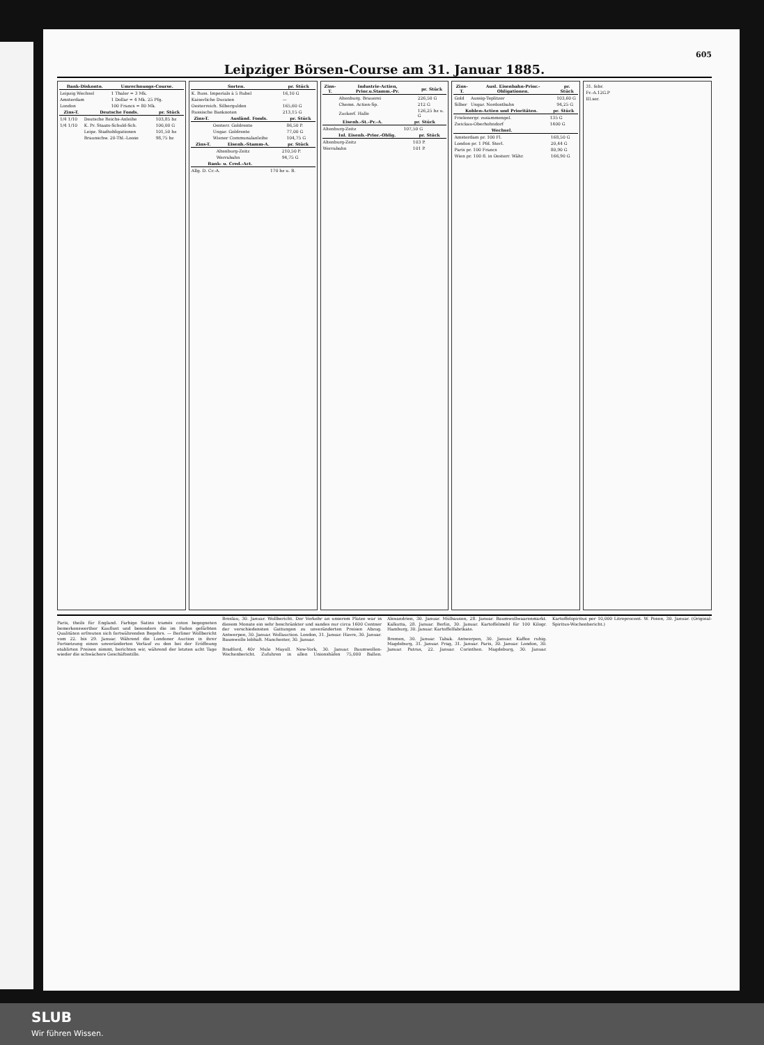605
Leipziger Börsen-Course am 31. Januar 1885.
| Bank-Diskonto. | Umrechnungs-Course. |
| --- | --- |
| Leipzig Wechsel | 1 Thaler = 3 Mk. |
| Amsterdam | 1 Dollar = 4 Mk. 25 Pfg. |
| London | 100 Francs = 80 Mk. |
| Zins-T. | Deutsche Fonds. | pr. Stück |
| --- | --- | --- |
| 1/4 1/10 | Deutsche Reichs-Anleihe | 103,85 bz |
| 1/4 1/10 | K. Pr. Staats-Schuld-Sch. | 100,00 G |
| | Leipz. Stadtobligationen | 101,50 bz |
| | Braunschw. 20-Thl.-Loose | 98,75 bz |
| Sorten. | pr. Stück |
| --- | --- |
| K. Russ. Imperials à 5 Rubel | 16,10 G |
| Kaiserliche Ducaten | — |
| Oesterreich. Silbergulden | 165,60 G |
| Russische Banknoten | 213,15 G |
| Zins-T. | Ausländ. Fonds. | pr. Stück |
| --- | --- | --- |
| | Oesterr. Goldrente | 86,50 P. |
| | Ungar. Goldrente | 77,00 G |
| | Wiener Communalanleihe | 104,75 G |
| Zins-T. | Eisenb.-Stamm-A. | pr. Stück |
| --- | --- | --- |
| | Altenburg-Zeitz | 210,50 P. |
| | Werrabahn | 94,75 G |
| Bank- u. Cred.-Act. | |
| --- | --- |
| Allg. D. Cr.-A. | 170 bz u. B. |
| Zins-T. | Industrie-Actien, Prior.u.Stamm.-Pr. | pr. Stück |
| --- | --- | --- |
| | Altenburg. Brauerei | 226,50 G |
| | Chemn. Actien-Sp. | 212 G |
| | Zuckerf. Halle | 126,25 bz u. G |
| Eisenb.-St.-Pr.-A. | pr. Stück |
| --- | --- |
| Altenburg-Zeitz | 107,50 G |
| Inl. Eisenb.-Prior.-Oblig. | pr. Stück |
| --- | --- |
| Altenburg-Zeitz | 103 P. |
| Werrabahn | 101 P. |
| Zins-T. | Ausl. Eisenbahn-Prior.-Obligationen. | pr. Stück |
| --- | --- | --- |
| Gold | Aussig-Teplitzer | 103,60 G |
| Silber | Ungar. Nordostbahn | 94,25 G |
| Kohlen-Actien und Prioritäten. | pr. Stück |
| --- | --- |
| Frielenergr. zusammengel. | 135 G |
| Zwickau-Oberhohndorf | 1400 G |
| Wechsel. | |
| --- | --- |
| Amsterdam pr. 100 Fl. | 168,50 G |
| London pr. 1 Pfd. Sterl. | 20,44 G |
| Paris pr. 100 Francs | 80,90 G |
| Wien pr. 100 fl. in Oesterr. Währ. | 166,90 G |
| 31. febr. |
| Fr.-A.12G.P |
| III.ser. |
Paris, theils für England. Farbige Satins tramés coton begegneten bemerkenswerther Kauflust und besonders die im Faden gefärbten Qualitäten erfreuten sich fortwährenden Begehrs. — Berliner Wollbericht vom 22. bis 29. Januar. Während die Londoner Auction in ihrer Fortsetzung einen unveränderten Verlauf zu den bei der Eröffnung etablirten Preisen nimmt, berichten wir, während der letzten acht Tage wieder die schwächere Geschäftsstille.
Breslau, 30. Januar. Wollbericht. Der Verkehr an unserem Platze war in diesem Monate ein sehr beschränkter und sandes nur circa 1600 Centner der verschiedensten Gattungen zu unveränderten Preisen Abzug. Antwerpen, 30. Januar. Wollauction. London, 31. Januar. Havre, 30. Januar. Baumwolle lebhaft. Manchester, 30. Januar.
Bradford, 40r Mule Mayoll. New-York, 30. Januar. Baumwollen-Wochenbericht. Zufuhren in allen Unionshäfen 75,000 Ballen. Alexandrien, 30. Januar. Mülhausen, 28. Januar. Baumwollwaarenmarkt. Kalkutta, 28. Januar. Berlin, 30. Januar. Kartoffelmehl für 100 Kilogr. Hamburg, 30. Januar. Kartoffelfabrikate.
Bremen, 30. Januar. Tabak. Antwerpen, 30. Januar. Kaffee ruhig. Magdeburg, 31. Januar. Prag, 31. Januar. Paris, 30. Januar. London, 30. Januar. Patras, 22. Januar. Corinthen. Magdeburg, 30. Januar. Kartoffelspiritus per 10,000 Litreprocent. W. Posen, 30. Januar. (Original-Spiritus-Wochenbericht.)
SLUB
Wir führen Wissen.